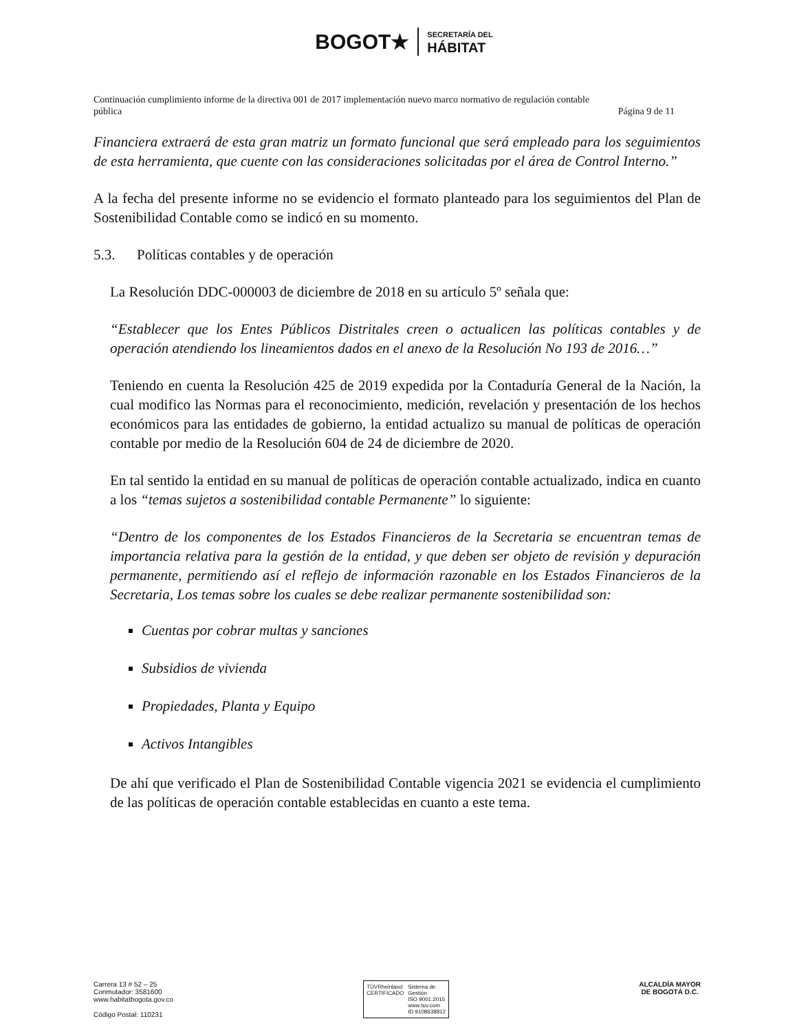BOGOT★ SECRETARÍA DEL
HÁBITAT
Continuación cumplimiento informe de la directiva 001 de 2017 implementación nuevo marco normativo de regulación contable
pública Página 9 de 11
Financiera extraerá de esta gran matriz un formato funcional que será empleado para los seguimientos de esta herramienta, que cuente con las consideraciones solicitadas por el área de Control Interno.”
A la fecha del presente informe no se evidencio el formato planteado para los seguimientos del Plan de Sostenibilidad Contable como se indicó en su momento.
5.3. Políticas contables y de operación
La Resolución DDC-000003 de diciembre de 2018 en su artículo 5º señala que:
“Establecer que los Entes Públicos Distritales creen o actualicen las políticas contables y de operación atendiendo los lineamientos dados en el anexo de la Resolución No 193 de 2016…”
Teniendo en cuenta la Resolución 425 de 2019 expedida por la Contaduría General de la Nación, la cual modifico las Normas para el reconocimiento, medición, revelación y presentación de los hechos económicos para las entidades de gobierno, la entidad actualizo su manual de políticas de operación contable por medio de la Resolución 604 de 24 de diciembre de 2020.
En tal sentido la entidad en su manual de políticas de operación contable actualizado, indica en cuanto a los “temas sujetos a sostenibilidad contable Permanente” lo siguiente:
“Dentro de los componentes de los Estados Financieros de la Secretaria se encuentran temas de importancia relativa para la gestión de la entidad, y que deben ser objeto de revisión y depuración permanente, permitiendo así el reflejo de información razonable en los Estados Financieros de la Secretaria, Los temas sobre los cuales se debe realizar permanente sostenibilidad son:
Cuentas por cobrar multas y sanciones
Subsidios de vivienda
Propiedades, Planta y Equipo
Activos Intangibles
De ahí que verificado el Plan de Sostenibilidad Contable vigencia 2021 se evidencia el cumplimiento de las políticas de operación contable establecidas en cuanto a este tema.
Carrera 13 # 52 – 25
Conmutador: 3581600
www.habitatbogota.gov.co
Código Postal: 110231
TÜVRheinland
CERTIFICADO
Sistema de
Gestión
ISO 9001:2015
www.tuv.com
ID 9108638812
ALCALDÍA MAYOR
DE BOGOTÁ D.C.